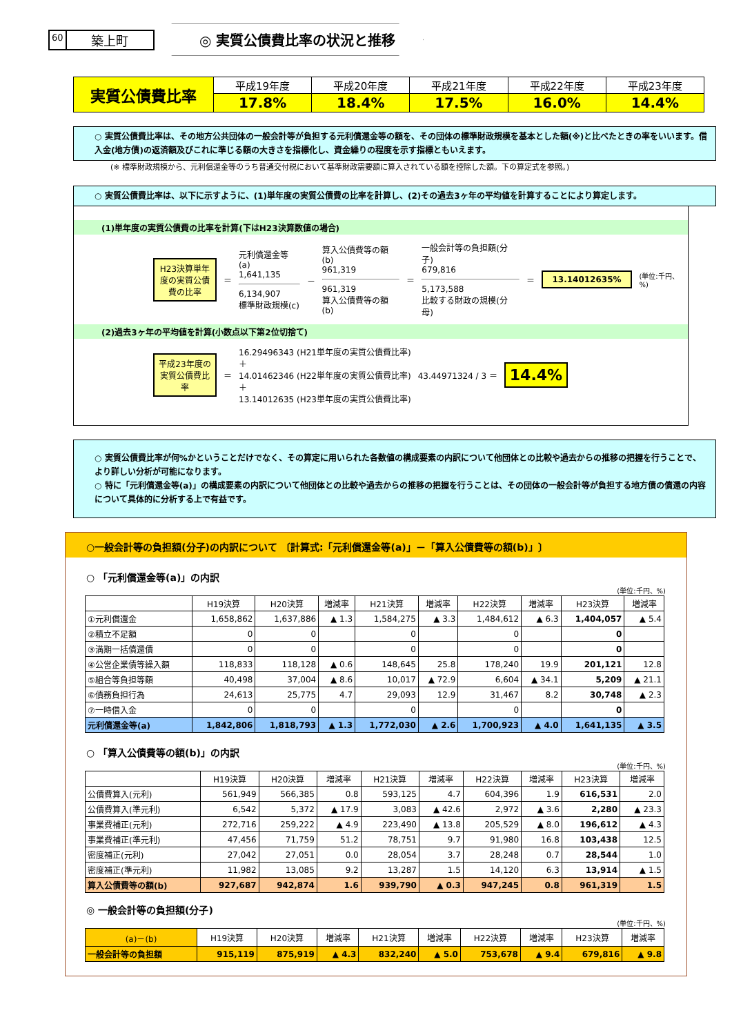60 築上町
◎ 実質公債費比率の状況と推移
| 実質公債費比率 | 平成19年度 | 平成20年度 | 平成21年度 | 平成22年度 | 平成23年度 |
| | 17.8% | 18.4% | 17.5% | 16.0% | 14.4% |
○ 実質公債費比率は、その地方公共団体の一般会計等が負担する元利償還金等の額を、その団体の標準財政規模を基本とした額(※)と比べたときの率をいいます。借入金(地方債)の返済額及びこれに準じる額の大きさを指標化し、資金繰りの程度を示す指標ともいえます。
(※ 標準財政規模から、元利償還金等のうち普通交付税において基準財政需要額に算入されている額を控除した額。下の算定式を参照。)
○ 実質公債費比率は、以下に示すように、(1)単年度の実質公債費の比率を計算し、(2)その過去3ヶ年の平均値を計算することにより算定します。
(1)単年度の実質公債費の比率を計算(下はH23決算数値の場合)
H23決算単年度の実質公債費の比率
＝
元利償還金等(a)
1,641,135
6,134,907
標準財政規模(c)
－
算入公債費等の額(b)
961,319
961,319
算入公債費等の額(b)
＝
一般会計等の負担額(分子)
679,816
5,173,588
比較する財政の規模(分母)
＝
13.14012635%
(単位:千円、%)
(2)過去3ヶ年の平均値を計算(小数点以下第2位切捨て)
平成23年度の実質公債費比率
＝
16.29496343 (H21単年度の実質公債費比率)
＋
14.01462346 (H22単年度の実質公債費比率)
＋
13.14012635 (H23単年度の実質公債費比率)
43.44971324 / 3 ＝
14.4%
○ 実質公債費比率が何%かということだけでなく、その算定に用いられた各数値の構成要素の内訳について他団体との比較や過去からの推移の把握を行うことで、より詳しい分析が可能になります。
○ 特に「元利償還金等(a)」の構成要素の内訳について他団体との比較や過去からの推移の把握を行うことは、その団体の一般会計等が負担する地方債の償還の内容について具体的に分析する上で有益です。
○一般会計等の負担額(分子)の内訳について 〔計算式:「元利償還金等(a)」－「算入公債費等の額(b)」〕
○ 「元利償還金等(a)」の内訳
(単位:千円、%)
| | H19決算 | H20決算 | 増減率 | H21決算 | 増減率 | H22決算 | 増減率 | H23決算 | 増減率 |
| --- | --- | --- | --- | --- | --- | --- | --- | --- | --- |
| ①元利償還金 | 1,658,862 | 1,637,886 | ▲ 1.3 | 1,584,275 | ▲ 3.3 | 1,484,612 | ▲ 6.3 | 1,404,057 | ▲ 5.4 |
| ②積立不足額 | 0 | 0 | | 0 | | 0 | | 0 | |
| ③満期一括償還債 | 0 | 0 | | 0 | | 0 | | 0 | |
| ④公営企業債等繰入額 | 118,833 | 118,128 | ▲ 0.6 | 148,645 | 25.8 | 178,240 | 19.9 | 201,121 | 12.8 |
| ⑤組合等負担等額 | 40,498 | 37,004 | ▲ 8.6 | 10,017 | ▲ 72.9 | 6,604 | ▲ 34.1 | 5,209 | ▲ 21.1 |
| ⑥債務負担行為 | 24,613 | 25,775 | 4.7 | 29,093 | 12.9 | 31,467 | 8.2 | 30,748 | ▲ 2.3 |
| ⑦一時借入金 | 0 | 0 | | 0 | | 0 | | 0 | |
| 元利償還金等(a) | 1,842,806 | 1,818,793 | ▲ 1.3 | 1,772,030 | ▲ 2.6 | 1,700,923 | ▲ 4.0 | 1,641,135 | ▲ 3.5 |
○ 「算入公債費等の額(b)」の内訳
(単位:千円、%)
| | H19決算 | H20決算 | 増減率 | H21決算 | 増減率 | H22決算 | 増減率 | H23決算 | 増減率 |
| --- | --- | --- | --- | --- | --- | --- | --- | --- | --- |
| 公債費算入(元利) | 561,949 | 566,385 | 0.8 | 593,125 | 4.7 | 604,396 | 1.9 | 616,531 | 2.0 |
| 公債費算入(準元利) | 6,542 | 5,372 | ▲ 17.9 | 3,083 | ▲ 42.6 | 2,972 | ▲ 3.6 | 2,280 | ▲ 23.3 |
| 事業費補正(元利) | 272,716 | 259,222 | ▲ 4.9 | 223,490 | ▲ 13.8 | 205,529 | ▲ 8.0 | 196,612 | ▲ 4.3 |
| 事業費補正(準元利) | 47,456 | 71,759 | 51.2 | 78,751 | 9.7 | 91,980 | 16.8 | 103,438 | 12.5 |
| 密度補正(元利) | 27,042 | 27,051 | 0.0 | 28,054 | 3.7 | 28,248 | 0.7 | 28,544 | 1.0 |
| 密度補正(準元利) | 11,982 | 13,085 | 9.2 | 13,287 | 1.5 | 14,120 | 6.3 | 13,914 | ▲ 1.5 |
| 算入公債費等の額(b) | 927,687 | 942,874 | 1.6 | 939,790 | ▲ 0.3 | 947,245 | 0.8 | 961,319 | 1.5 |
◎ 一般会計等の負担額(分子)
(単位:千円、%)
| (a)－(b) | H19決算 | H20決算 | 増減率 | H21決算 | 増減率 | H22決算 | 増減率 | H23決算 | 増減率 |
| --- | --- | --- | --- | --- | --- | --- | --- | --- | --- |
| 一般会計等の負担額 | 915,119 | 875,919 | ▲ 4.3 | 832,240 | ▲ 5.0 | 753,678 | ▲ 9.4 | 679,816 | ▲ 9.8 |